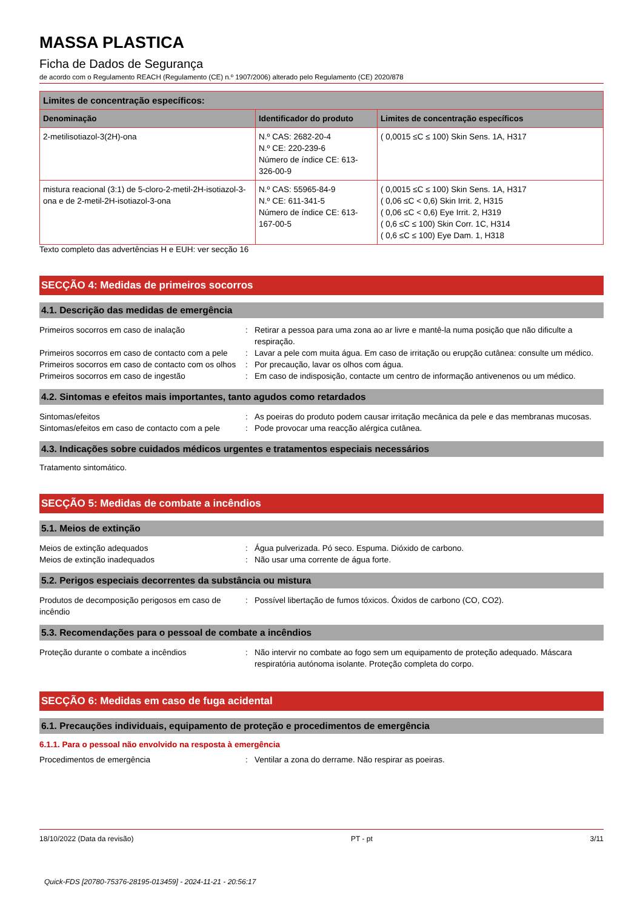MASSA PLASTICA
Ficha de Dados de Segurança
de acordo com o Regulamento REACH (Regulamento (CE) n.º 1907/2006) alterado pelo Regulamento (CE) 2020/878
| Limites de concentração específicos: | | |
| --- | --- | --- |
| Denominação | Identificador do produto | Limites de concentração específicos |
| 2-metilisotiazol-3(2H)-ona | N.º CAS: 2682-20-4 N.º CE: 220-239-6 Número de índice CE: 613-326-00-9 | ( 0,0015 ≤C ≤ 100) Skin Sens. 1A, H317 |
| mistura reacional (3:1) de 5-cloro-2-metil-2H-isotiazol-3-ona e de 2-metil-2H-isotiazol-3-ona | N.º CAS: 55965-84-9 N.º CE: 611-341-5 Número de índice CE: 613-167-00-5 | ( 0,0015 ≤C ≤ 100) Skin Sens. 1A, H317 ( 0,06 ≤C < 0,6) Skin Irrit. 2, H315 ( 0,06 ≤C < 0,6) Eye Irrit. 2, H319 ( 0,6 ≤C ≤ 100) Skin Corr. 1C, H314 ( 0,6 ≤C ≤ 100) Eye Dam. 1, H318 |
Texto completo das advertências H e EUH: ver secção 16
SECÇÃO 4: Medidas de primeiros socorros
4.1. Descrição das medidas de emergência
Primeiros socorros em caso de inalação : Retirar a pessoa para uma zona ao ar livre e mantê-la numa posição que não dificulte a respiração.
Primeiros socorros em caso de contacto com a pele
: Lavar a pele com muita água. Em caso de irritação ou erupção cutânea: consulte um médico.
Primeiros socorros em caso de contacto com os olhos
: Por precaução, lavar os olhos com água.
Primeiros socorros em caso de ingestão : Em caso de indisposição, contacte um centro de informação antivenenos ou um médico.
4.2. Sintomas e efeitos mais importantes, tanto agudos como retardados
Sintomas/efeitos : As poeiras do produto podem causar irritação mecânica da pele e das membranas mucosas.
Sintomas/efeitos em caso de contacto com a pele
: Pode provocar uma reacção alérgica cutânea.
4.3. Indicações sobre cuidados médicos urgentes e tratamentos especiais necessários
Tratamento sintomático.
SECÇÃO 5: Medidas de combate a incêndios
5.1. Meios de extinção
Meios de extinção adequados : Água pulverizada. Pó seco. Espuma. Dióxido de carbono.
Meios de extinção inadequados : Não usar uma corrente de água forte.
5.2. Perigos especiais decorrentes da substância ou mistura
Produtos de decomposição perigosos em caso de incêndio
: Possível libertação de fumos tóxicos. Óxidos de carbono (CO, CO2).
5.3. Recomendações para o pessoal de combate a incêndios
Proteção durante o combate a incêndios : Não intervir no combate ao fogo sem um equipamento de proteção adequado. Máscara respiratória autónoma isolante. Proteção completa do corpo.
SECÇÃO 6: Medidas em caso de fuga acidental
6.1. Precauções individuais, equipamento de proteção e procedimentos de emergência
6.1.1. Para o pessoal não envolvido na resposta à emergência
Procedimentos de emergência : Ventilar a zona do derrame. Não respirar as poeiras.
18/10/2022 (Data da revisão) PT - pt 3/11
Quick-FDS [20780-75376-28195-013459] - 2024-11-21 - 20:56:17